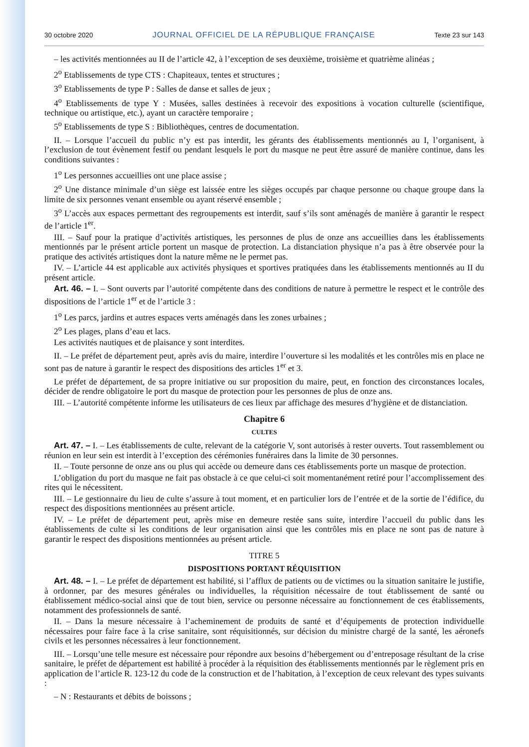30 octobre 2020 JOURNAL OFFICIEL DE LA RÉPUBLIQUE FRANÇAISE Texte 23 sur 143
– les activités mentionnées au II de l’article 42, à l’exception de ses deuxième, troisième et quatrième alinéas ;
2<sup>o</sup> Etablissements de type CTS : Chapiteaux, tentes et structures ;
3<sup>o</sup> Etablissements de type P : Salles de danse et salles de jeux ;
4<sup>o</sup> Etablissements de type Y : Musées, salles destinées à recevoir des expositions à vocation culturelle (scientifique, technique ou artistique, etc.), ayant un caractère temporaire ;
5<sup>o</sup> Etablissements de type S : Bibliothèques, centres de documentation.
II. – Lorsque l’accueil du public n’y est pas interdit, les gérants des établissements mentionnés au I, l’organisent, à l’exclusion de tout évènement festif ou pendant lesquels le port du masque ne peut être assuré de manière continue, dans les conditions suivantes :
1<sup>o</sup> Les personnes accueillies ont une place assise ;
2<sup>o</sup> Une distance minimale d’un siège est laissée entre les sièges occupés par chaque personne ou chaque groupe dans la limite de six personnes venant ensemble ou ayant réservé ensemble ;
3<sup>o</sup> L’accès aux espaces permettant des regroupements est interdit, sauf s’ils sont aménagés de manière à garantir le respect de l’article 1<sup>er</sup>.
III. – Sauf pour la pratique d’activités artistiques, les personnes de plus de onze ans accueillies dans les établissements mentionnés par le présent article portent un masque de protection. La distanciation physique n’a pas à être observée pour la pratique des activités artistiques dont la nature même ne le permet pas.
IV. – L’article 44 est applicable aux activités physiques et sportives pratiquées dans les établissements mentionnés au II du présent article.
Art. 46. – I. – Sont ouverts par l’autorité compétente dans des conditions de nature à permettre le respect et le contrôle des dispositions de l’article 1<sup>er</sup> et de l’article 3 :
1<sup>o</sup> Les parcs, jardins et autres espaces verts aménagés dans les zones urbaines ;
2<sup>o</sup> Les plages, plans d’eau et lacs.
Les activités nautiques et de plaisance y sont interdites.
II. – Le préfet de département peut, après avis du maire, interdire l’ouverture si les modalités et les contrôles mis en place ne sont pas de nature à garantir le respect des dispositions des articles 1<sup>er</sup> et 3.
Le préfet de département, de sa propre initiative ou sur proposition du maire, peut, en fonction des circonstances locales, décider de rendre obligatoire le port du masque de protection pour les personnes de plus de onze ans.
III. – L’autorité compétente informe les utilisateurs de ces lieux par affichage des mesures d’hygiène et de distanciation.
Chapitre 6
CULTES
Art. 47. – I. – Les établissements de culte, relevant de la catégorie V, sont autorisés à rester ouverts. Tout rassemblement ou réunion en leur sein est interdit à l’exception des cérémonies funéraires dans la limite de 30 personnes.
II. – Toute personne de onze ans ou plus qui accède ou demeure dans ces établissements porte un masque de protection.
L’obligation du port du masque ne fait pas obstacle à ce que celui-ci soit momentanément retiré pour l’accomplissement des rites qui le nécessitent.
III. – Le gestionnaire du lieu de culte s’assure à tout moment, et en particulier lors de l’entrée et de la sortie de l’édifice, du respect des dispositions mentionnées au présent article.
IV. – Le préfet de département peut, après mise en demeure restée sans suite, interdire l’accueil du public dans les établissements de culte si les conditions de leur organisation ainsi que les contrôles mis en place ne sont pas de nature à garantir le respect des dispositions mentionnées au présent article.
TITRE 5
DISPOSITIONS PORTANT RÉQUISITION
Art. 48. – I. – Le préfet de département est habilité, si l’afflux de patients ou de victimes ou la situation sanitaire le justifie, à ordonner, par des mesures générales ou individuelles, la réquisition nécessaire de tout établissement de santé ou établissement médico-social ainsi que de tout bien, service ou personne nécessaire au fonctionnement de ces établissements, notamment des professionnels de santé.
II. – Dans la mesure nécessaire à l’acheminement de produits de santé et d’équipements de protection individuelle nécessaires pour faire face à la crise sanitaire, sont réquisitionnés, sur décision du ministre chargé de la santé, les aéronefs civils et les personnes nécessaires à leur fonctionnement.
III. – Lorsqu’une telle mesure est nécessaire pour répondre aux besoins d’hébergement ou d’entreposage résultant de la crise sanitaire, le préfet de département est habilité à procéder à la réquisition des établissements mentionnés par le règlement pris en application de l’article R. 123-12 du code de la construction et de l’habitation, à l’exception de ceux relevant des types suivants :
– N : Restaurants et débits de boissons ;